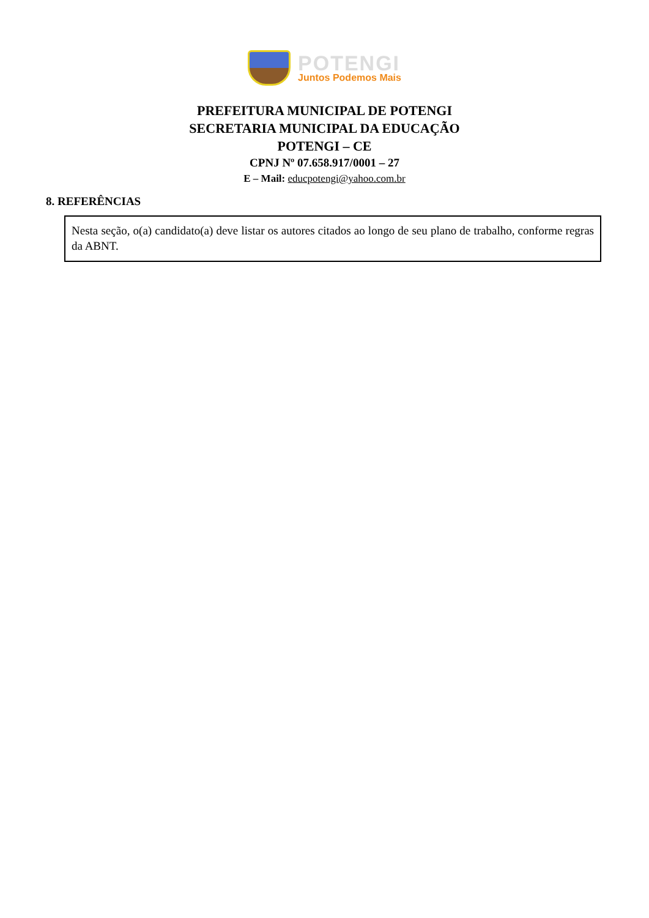POTENGI
Juntos Podemos Mais
PREFEITURA MUNICIPAL DE POTENGI
SECRETARIA MUNICIPAL DA EDUCAÇÃO
POTENGI – CE
CPNJ Nº 07.658.917/0001 – 27
E – Mail: educpotengi@yahoo.com.br
8. REFERÊNCIAS
Nesta seção, o(a) candidato(a) deve listar os autores citados ao longo de seu plano de trabalho, conforme regras da ABNT.